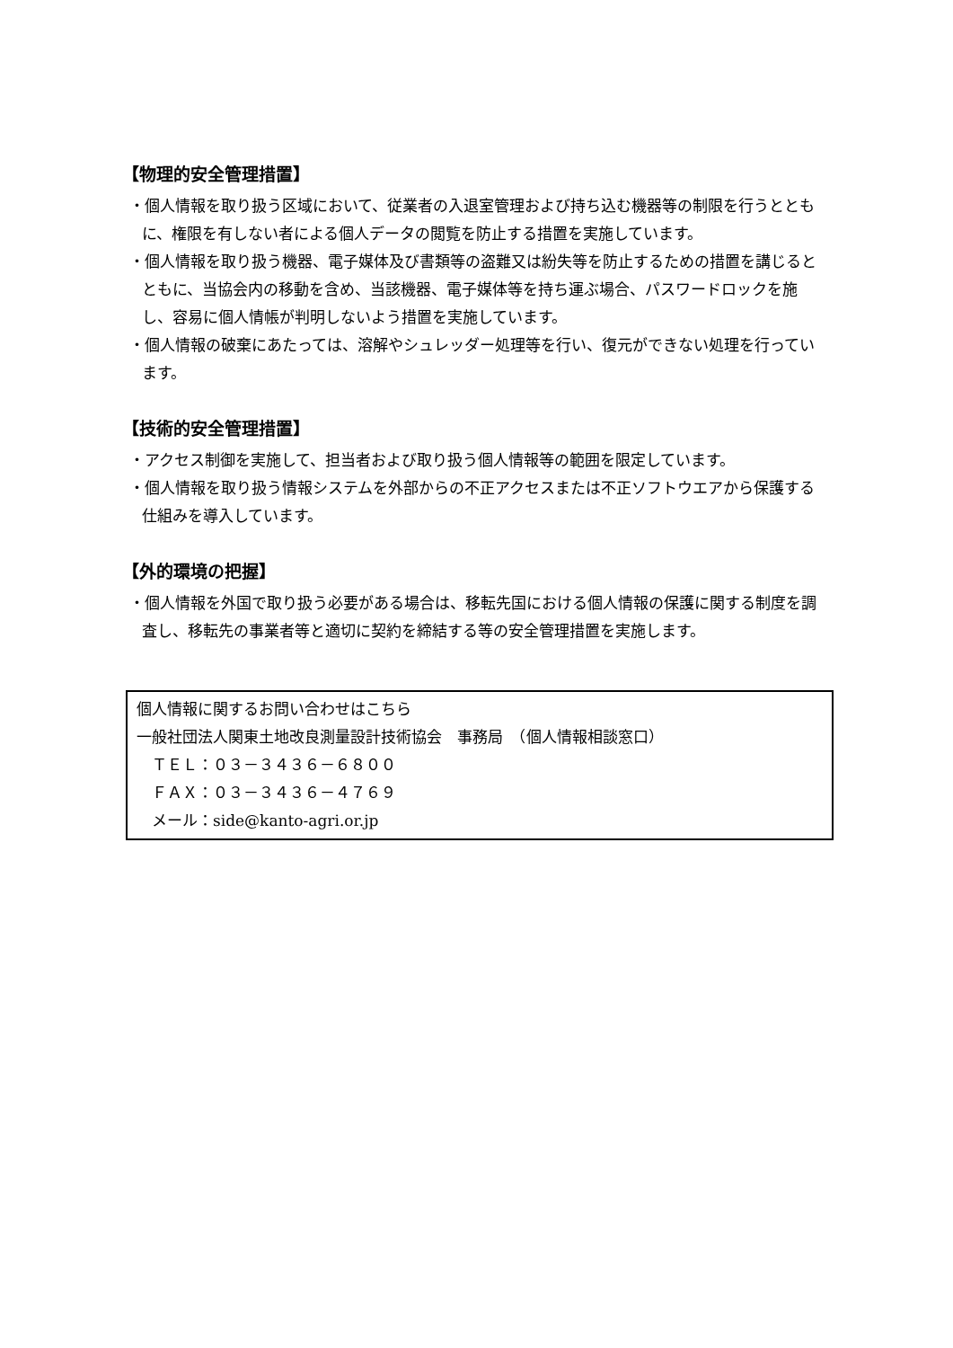【物理的安全管理措置】
・個人情報を取り扱う区域において、従業者の入退室管理および持ち込む機器等の制限を行うとともに、権限を有しない者による個人データの閲覧を防止する措置を実施しています。
・個人情報を取り扱う機器、電子媒体及び書類等の盗難又は紛失等を防止するための措置を講じるとともに、当協会内の移動を含め、当該機器、電子媒体等を持ち運ぶ場合、パスワードロックを施し、容易に個人情帳が判明しないよう措置を実施しています。
・個人情報の破棄にあたっては、溶解やシュレッダー処理等を行い、復元ができない処理を行っています。
【技術的安全管理措置】
・アクセス制御を実施して、担当者および取り扱う個人情報等の範囲を限定しています。
・個人情報を取り扱う情報システムを外部からの不正アクセスまたは不正ソフトウエアから保護する仕組みを導入しています。
【外的環境の把握】
・個人情報を外国で取り扱う必要がある場合は、移転先国における個人情報の保護に関する制度を調査し、移転先の事業者等と適切に契約を締結する等の安全管理措置を実施します。
個人情報に関するお問い合わせはこちら
一般社団法人関東土地改良測量設計技術協会　事務局　（個人情報相談窓口）
　ＴＥＬ：０３－３４３６－６８００
　ＦＡＸ：０３－３４３６－４７６９
　メール：side@kanto-agri.or.jp